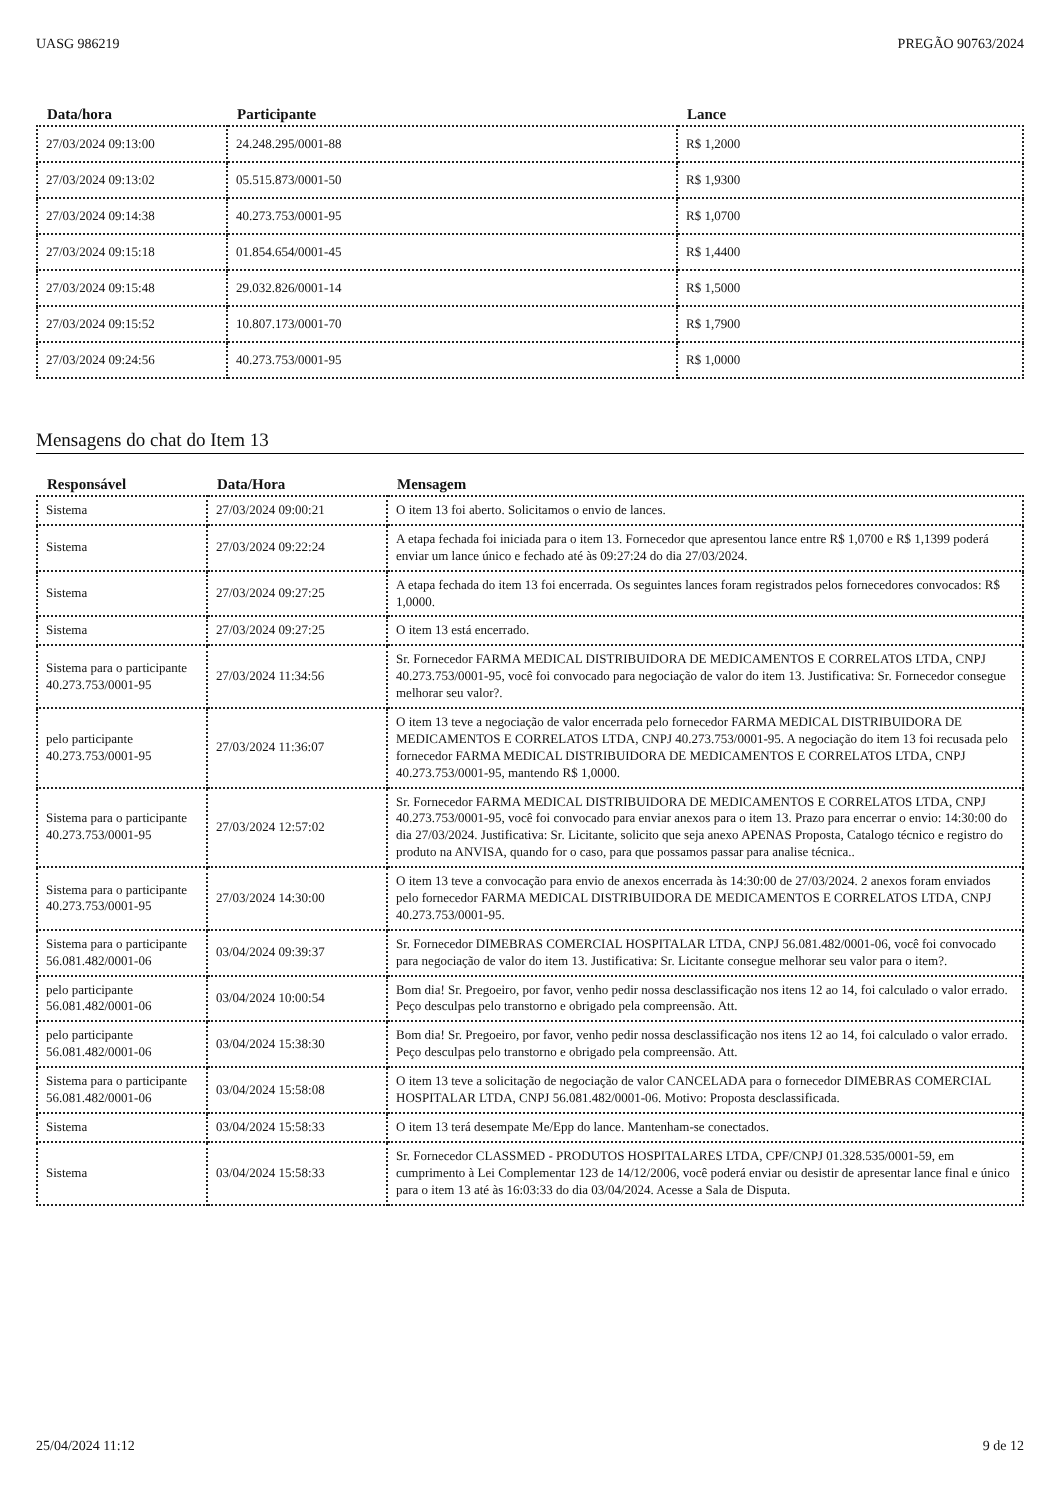UASG 986219 PREGÃO 90763/2024
| Data/hora | Participante | Lance |
| --- | --- | --- |
| 27/03/2024 09:13:00 | 24.248.295/0001-88 | R$ 1,2000 |
| 27/03/2024 09:13:02 | 05.515.873/0001-50 | R$ 1,9300 |
| 27/03/2024 09:14:38 | 40.273.753/0001-95 | R$ 1,0700 |
| 27/03/2024 09:15:18 | 01.854.654/0001-45 | R$ 1,4400 |
| 27/03/2024 09:15:48 | 29.032.826/0001-14 | R$ 1,5000 |
| 27/03/2024 09:15:52 | 10.807.173/0001-70 | R$ 1,7900 |
| 27/03/2024 09:24:56 | 40.273.753/0001-95 | R$ 1,0000 |
Mensagens do chat do Item 13
| Responsável | Data/Hora | Mensagem |
| --- | --- | --- |
| Sistema | 27/03/2024 09:00:21 | O item 13 foi aberto. Solicitamos o envio de lances. |
| Sistema | 27/03/2024 09:22:24 | A etapa fechada foi iniciada para o item 13. Fornecedor que apresentou lance entre R$ 1,0700 e R$ 1,1399 poderá enviar um lance único e fechado até às 09:27:24 do dia 27/03/2024. |
| Sistema | 27/03/2024 09:27:25 | A etapa fechada do item 13 foi encerrada. Os seguintes lances foram registrados pelos fornecedores convocados: R$ 1,0000. |
| Sistema | 27/03/2024 09:27:25 | O item 13 está encerrado. |
| Sistema para o participante 40.273.753/0001-95 | 27/03/2024 11:34:56 | Sr. Fornecedor FARMA MEDICAL DISTRIBUIDORA DE MEDICAMENTOS E CORRELATOS LTDA, CNPJ 40.273.753/0001-95, você foi convocado para negociação de valor do item 13. Justificativa: Sr. Fornecedor consegue melhorar seu valor?. |
| pelo participante 40.273.753/0001-95 | 27/03/2024 11:36:07 | O item 13 teve a negociação de valor encerrada pelo fornecedor FARMA MEDICAL DISTRIBUIDORA DE MEDICAMENTOS E CORRELATOS LTDA, CNPJ 40.273.753/0001-95. A negociação do item 13 foi recusada pelo fornecedor FARMA MEDICAL DISTRIBUIDORA DE MEDICAMENTOS E CORRELATOS LTDA, CNPJ 40.273.753/0001-95, mantendo R$ 1,0000. |
| Sistema para o participante 40.273.753/0001-95 | 27/03/2024 12:57:02 | Sr. Fornecedor FARMA MEDICAL DISTRIBUIDORA DE MEDICAMENTOS E CORRELATOS LTDA, CNPJ 40.273.753/0001-95, você foi convocado para enviar anexos para o item 13. Prazo para encerrar o envio: 14:30:00 do dia 27/03/2024. Justificativa: Sr. Licitante, solicito que seja anexo APENAS Proposta, Catalogo técnico e registro do produto na ANVISA, quando for o caso, para que possamos passar para analise técnica.. |
| Sistema para o participante 40.273.753/0001-95 | 27/03/2024 14:30:00 | O item 13 teve a convocação para envio de anexos encerrada às 14:30:00 de 27/03/2024. 2 anexos foram enviados pelo fornecedor FARMA MEDICAL DISTRIBUIDORA DE MEDICAMENTOS E CORRELATOS LTDA, CNPJ 40.273.753/0001-95. |
| Sistema para o participante 56.081.482/0001-06 | 03/04/2024 09:39:37 | Sr. Fornecedor DIMEBRAS COMERCIAL HOSPITALAR LTDA, CNPJ 56.081.482/0001-06, você foi convocado para negociação de valor do item 13. Justificativa: Sr. Licitante consegue melhorar seu valor para o item?. |
| pelo participante 56.081.482/0001-06 | 03/04/2024 10:00:54 | Bom dia! Sr. Pregoeiro, por favor, venho pedir nossa desclassificação nos itens 12 ao 14, foi calculado o valor errado. Peço desculpas pelo transtorno e obrigado pela compreensão. Att. |
| pelo participante 56.081.482/0001-06 | 03/04/2024 15:38:30 | Bom dia! Sr. Pregoeiro, por favor, venho pedir nossa desclassificação nos itens 12 ao 14, foi calculado o valor errado. Peço desculpas pelo transtorno e obrigado pela compreensão. Att. |
| Sistema para o participante 56.081.482/0001-06 | 03/04/2024 15:58:08 | O item 13 teve a solicitação de negociação de valor CANCELADA para o fornecedor DIMEBRAS COMERCIAL HOSPITALAR LTDA, CNPJ 56.081.482/0001-06. Motivo: Proposta desclassificada. |
| Sistema | 03/04/2024 15:58:33 | O item 13 terá desempate Me/Epp do lance. Mantenham-se conectados. |
| Sistema | 03/04/2024 15:58:33 | Sr. Fornecedor CLASSMED - PRODUTOS HOSPITALARES LTDA, CPF/CNPJ 01.328.535/0001-59, em cumprimento à Lei Complementar 123 de 14/12/2006, você poderá enviar ou desistir de apresentar lance final e único para o item 13 até às 16:03:33 do dia 03/04/2024. Acesse a Sala de Disputa. |
25/04/2024 11:12 9 de 12